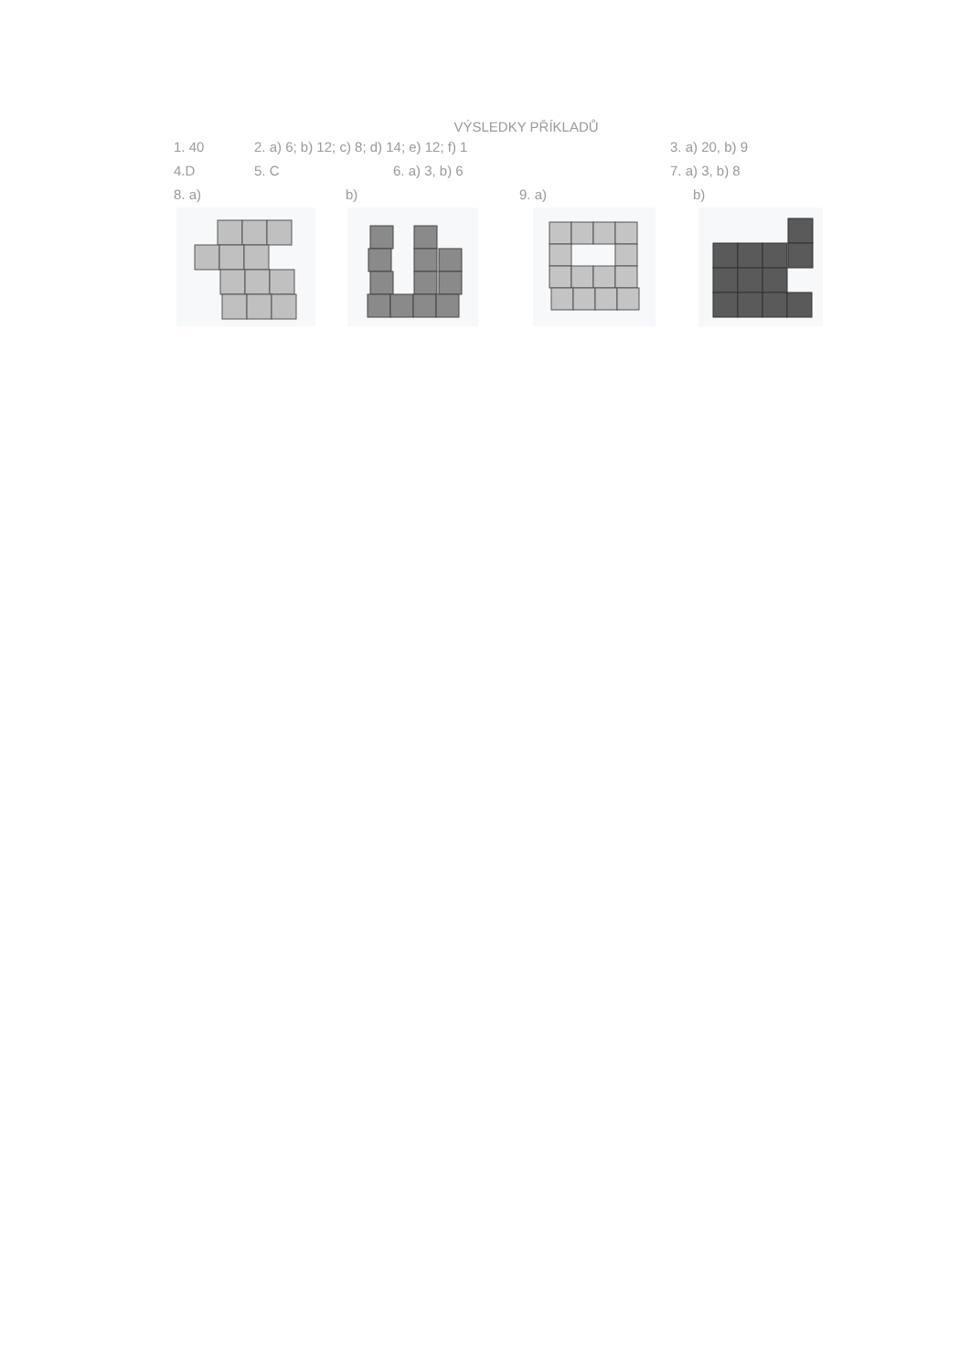VÝSLEDKY PŘÍKLADŮ
1. 40 2. a) 6; b) 12; c) 8; d) 14; e) 12; f) 1 3. a) 20, b) 9
4.D 5. C 6. a) 3, b) 6 7. a) 3, b) 8
8. a) b) 9. a) b)